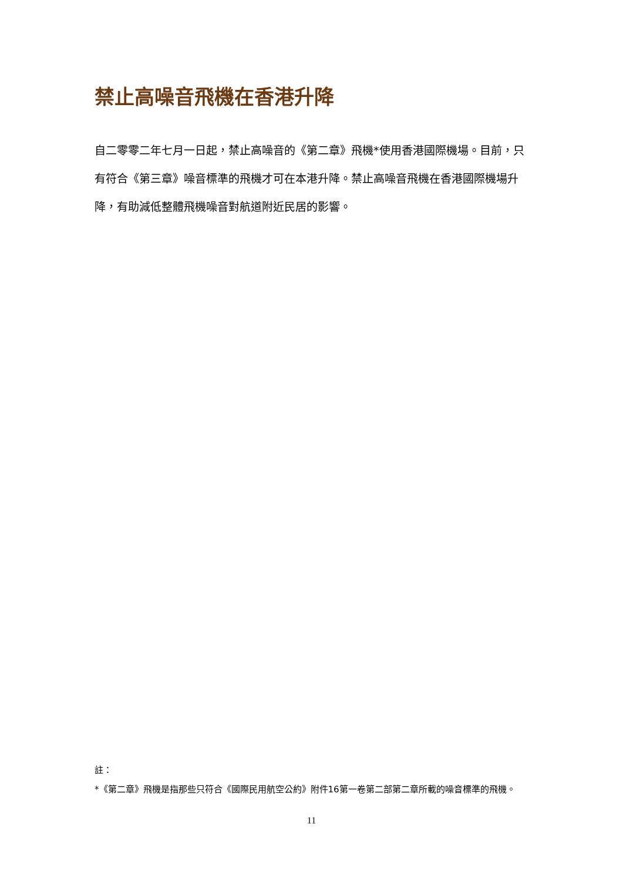禁止高噪音飛機在香港升降
自二零零二年七月一日起，禁止高噪音的《第二章》飛機*使用香港國際機場。目前，只有符合《第三章》噪音標準的飛機才可在本港升降。禁止高噪音飛機在香港國際機場升降，有助減低整體飛機噪音對航道附近民居的影響。
註：
*《第二章》飛機是指那些只符合《國際民用航空公約》附件16第一卷第二部第二章所載的噪音標準的飛機。
11